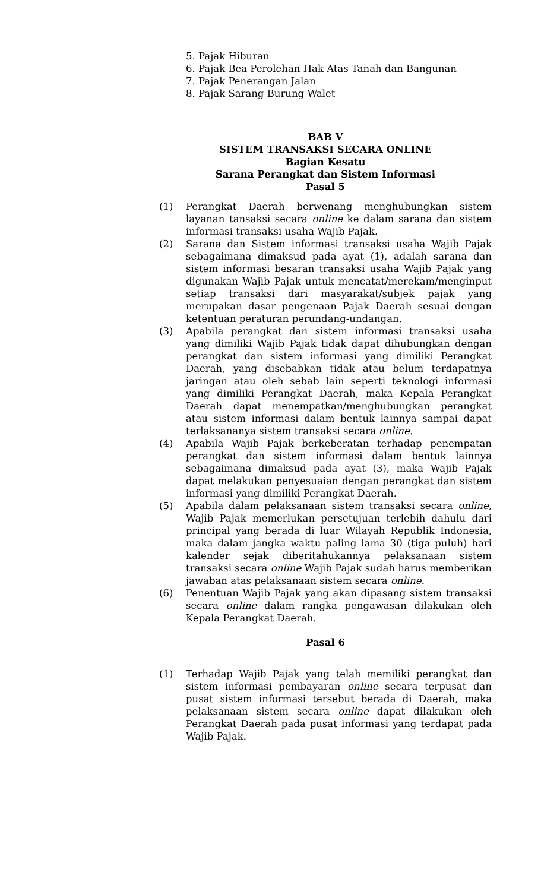5. Pajak Hiburan
6. Pajak Bea Perolehan Hak Atas Tanah dan Bangunan
7. Pajak Penerangan Jalan
8. Pajak Sarang Burung Walet
BAB V
SISTEM TRANSAKSI SECARA ONLINE
Bagian Kesatu
Sarana Perangkat dan Sistem Informasi
Pasal 5
(1) Perangkat Daerah berwenang menghubungkan sistem layanan tansaksi secara online ke dalam sarana dan sistem informasi transaksi usaha Wajib Pajak.
(2) Sarana dan Sistem informasi transaksi usaha Wajib Pajak sebagaimana dimaksud pada ayat (1), adalah sarana dan sistem informasi besaran transaksi usaha Wajib Pajak yang digunakan Wajib Pajak untuk mencatat/merekam/menginput setiap transaksi dari masyarakat/subjek pajak yang merupakan dasar pengenaan Pajak Daerah sesuai dengan ketentuan peraturan perundang-undangan.
(3) Apabila perangkat dan sistem informasi transaksi usaha yang dimiliki Wajib Pajak tidak dapat dihubungkan dengan perangkat dan sistem informasi yang dimiliki Perangkat Daerah, yang disebabkan tidak atau belum terdapatnya jaringan atau oleh sebab lain seperti teknologi informasi yang dimiliki Perangkat Daerah, maka Kepala Perangkat Daerah dapat menempatkan/menghubungkan perangkat atau sistem informasi dalam bentuk lainnya sampai dapat terlaksananya sistem transaksi secara online.
(4) Apabila Wajib Pajak berkeberatan terhadap penempatan perangkat dan sistem informasi dalam bentuk lainnya sebagaimana dimaksud pada ayat (3), maka Wajib Pajak dapat melakukan penyesuaian dengan perangkat dan sistem informasi yang dimiliki Perangkat Daerah.
(5) Apabila dalam pelaksanaan sistem transaksi secara online, Wajib Pajak memerlukan persetujuan terlebih dahulu dari principal yang berada di luar Wilayah Republik Indonesia, maka dalam jangka waktu paling lama 30 (tiga puluh) hari kalender sejak diberitahukannya pelaksanaan sistem transaksi secara online Wajib Pajak sudah harus memberikan jawaban atas pelaksanaan sistem secara online.
(6) Penentuan Wajib Pajak yang akan dipasang sistem transaksi secara online dalam rangka pengawasan dilakukan oleh Kepala Perangkat Daerah.
Pasal 6
(1) Terhadap Wajib Pajak yang telah memiliki perangkat dan sistem informasi pembayaran online secara terpusat dan pusat sistem informasi tersebut berada di Daerah, maka pelaksanaan sistem secara online dapat dilakukan oleh Perangkat Daerah pada pusat informasi yang terdapat pada Wajib Pajak.